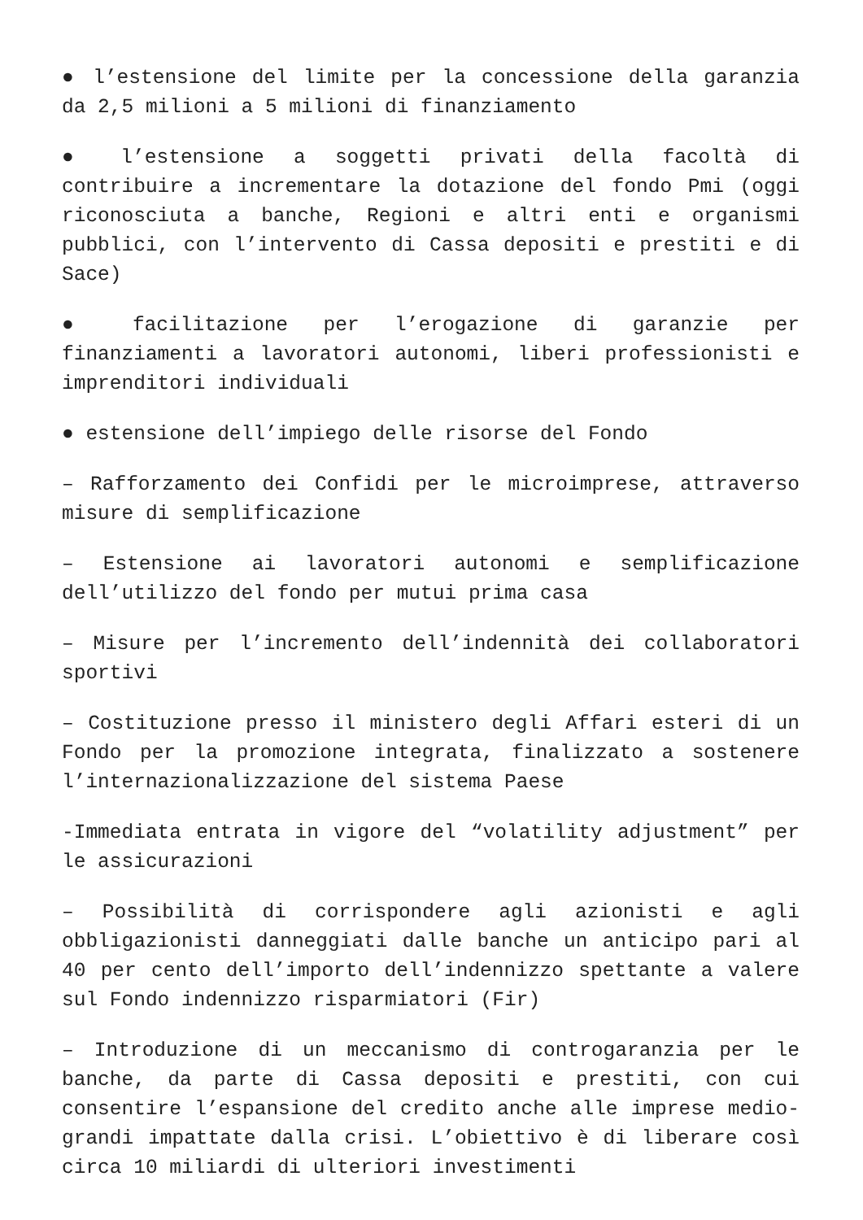● l’estensione del limite per la concessione della garanzia da 2,5 milioni a 5 milioni di finanziamento
● l’estensione a soggetti privati della facoltà di contribuire a incrementare la dotazione del fondo Pmi (oggi riconosciuta a banche, Regioni e altri enti e organismi pubblici, con l’intervento di Cassa depositi e prestiti e di Sace)
● facilitazione per l’erogazione di garanzie per finanziamenti a lavoratori autonomi, liberi professionisti e imprenditori individuali
● estensione dell’impiego delle risorse del Fondo
– Rafforzamento dei Confidi per le microimprese, attraverso misure di semplificazione
– Estensione ai lavoratori autonomi e semplificazione dell’utilizzo del fondo per mutui prima casa
– Misure per l’incremento dell’indennità dei collaboratori sportivi
– Costituzione presso il ministero degli Affari esteri di un Fondo per la promozione integrata, finalizzato a sostenere l’internazionalizzazione del sistema Paese
-Immediata entrata in vigore del “volatility adjustment” per le assicurazioni
– Possibilità di corrispondere agli azionisti e agli obbligazionisti danneggiati dalle banche un anticipo pari al 40 per cento dell’importo dell’indennizzo spettante a valere sul Fondo indennizzo risparmiatori (Fir)
– Introduzione di un meccanismo di controgaranzia per le banche, da parte di Cassa depositi e prestiti, con cui consentire l’espansione del credito anche alle imprese medio-grandi impattate dalla crisi. L’obiettivo è di liberare così circa 10 miliardi di ulteriori investimenti